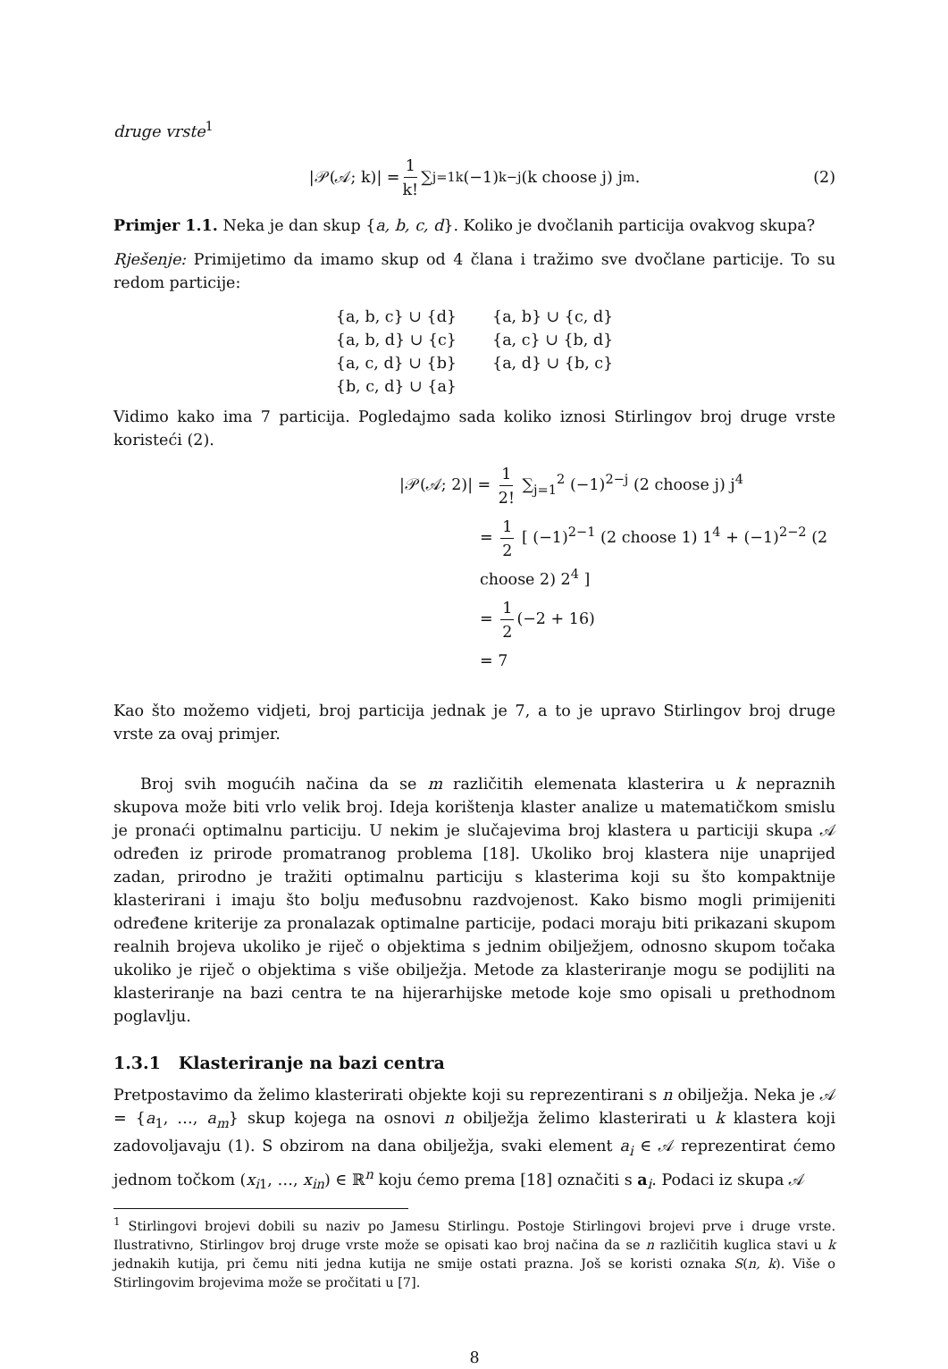druge vrste<sup>1</sup>
|𝒫(𝒜; k)| = 1 k! ∑<sub>j=1</sub><sup>k</sup> (−1)<sup>k−j</sup> (k choose j) j<sup>m</sup>. (2)
Primjer 1.1. Neka je dan skup {a, b, c, d}. Koliko je dvočlanih particija ovakvog skupa?
Rješenje: Primijetimo da imamo skup od 4 člana i tražimo sve dvočlane particije. To su redom particije:
| {a, b, c} ∪ {d} | {a, b} ∪ {c, d} |
| {a, b, d} ∪ {c} | {a, c} ∪ {b, d} |
| {a, c, d} ∪ {b} | {a, d} ∪ {b, c} |
| {b, c, d} ∪ {a} | |
Vidimo kako ima 7 particija. Pogledajmo sada koliko iznosi Stirlingov broj druge vrste koristeći (2).
|𝒫(𝒜; 2)| = 1 2! ∑<sub>j=1</sub><sup>2</sup> (−1)<sup>2−j</sup> (2 choose j) j<sup>4</sup>
= 1 2 [ (−1)<sup>2−1</sup> (2 choose 1) 1<sup>4</sup> + (−1)<sup>2−2</sup> (2 choose 2) 2<sup>4</sup> ]
= 1 2 (−2 + 16)
= 7
Kao što možemo vidjeti, broj particija jednak je 7, a to je upravo Stirlingov broj druge vrste za ovaj primjer.
Broj svih mogućih načina da se m različitih elemenata klasterira u k nepraznih skupova može biti vrlo velik broj. Ideja korištenja klaster analize u matematičkom smislu je pronaći optimalnu particiju. U nekim je slučajevima broj klastera u particiji skupa 𝒜 određen iz prirode promatranog problema [18]. Ukoliko broj klastera nije unaprijed zadan, prirodno je tražiti optimalnu particiju s klasterima koji su što kompaktnije klasterirani i imaju što bolju međusobnu razdvojenost. Kako bismo mogli primijeniti određene kriterije za pronalazak optimalne particije, podaci moraju biti prikazani skupom realnih brojeva ukoliko je riječ o objektima s jednim obilježjem, odnosno skupom točaka ukoliko je riječ o objektima s više obilježja. Metode za klasteriranje mogu se podijliti na klasteriranje na bazi centra te na hijerarhijske metode koje smo opisali u prethodnom poglavlju.
1.3.1 Klasteriranje na bazi centra
Pretpostavimo da želimo klasterirati objekte koji su reprezentirani s n obilježja. Neka je 𝒜 = {a<sub>1</sub>, …, a<sub>m</sub>} skup kojega na osnovi n obilježja želimo klasterirati u k klastera koji zadovoljavaju (1). S obzirom na dana obilježja, svaki element a<sub>i</sub> ∈ 𝒜 reprezentirat ćemo jednom točkom (x<sub>i1</sub>, …, x<sub>in</sub>) ∈ ℝ<sup>n</sup> koju ćemo prema [18] označiti s a<sub>i</sub>. Podaci iz skupa 𝒜
<sup>1</sup> Stirlingovi brojevi dobili su naziv po Jamesu Stirlingu. Postoje Stirlingovi brojevi prve i druge vrste. Ilustrativno, Stirlingov broj druge vrste može se opisati kao broj načina da se n različitih kuglica stavi u k jednakih kutija, pri čemu niti jedna kutija ne smije ostati prazna. Još se koristi oznaka S(n, k). Više o Stirlingovim brojevima može se pročitati u [7].
8